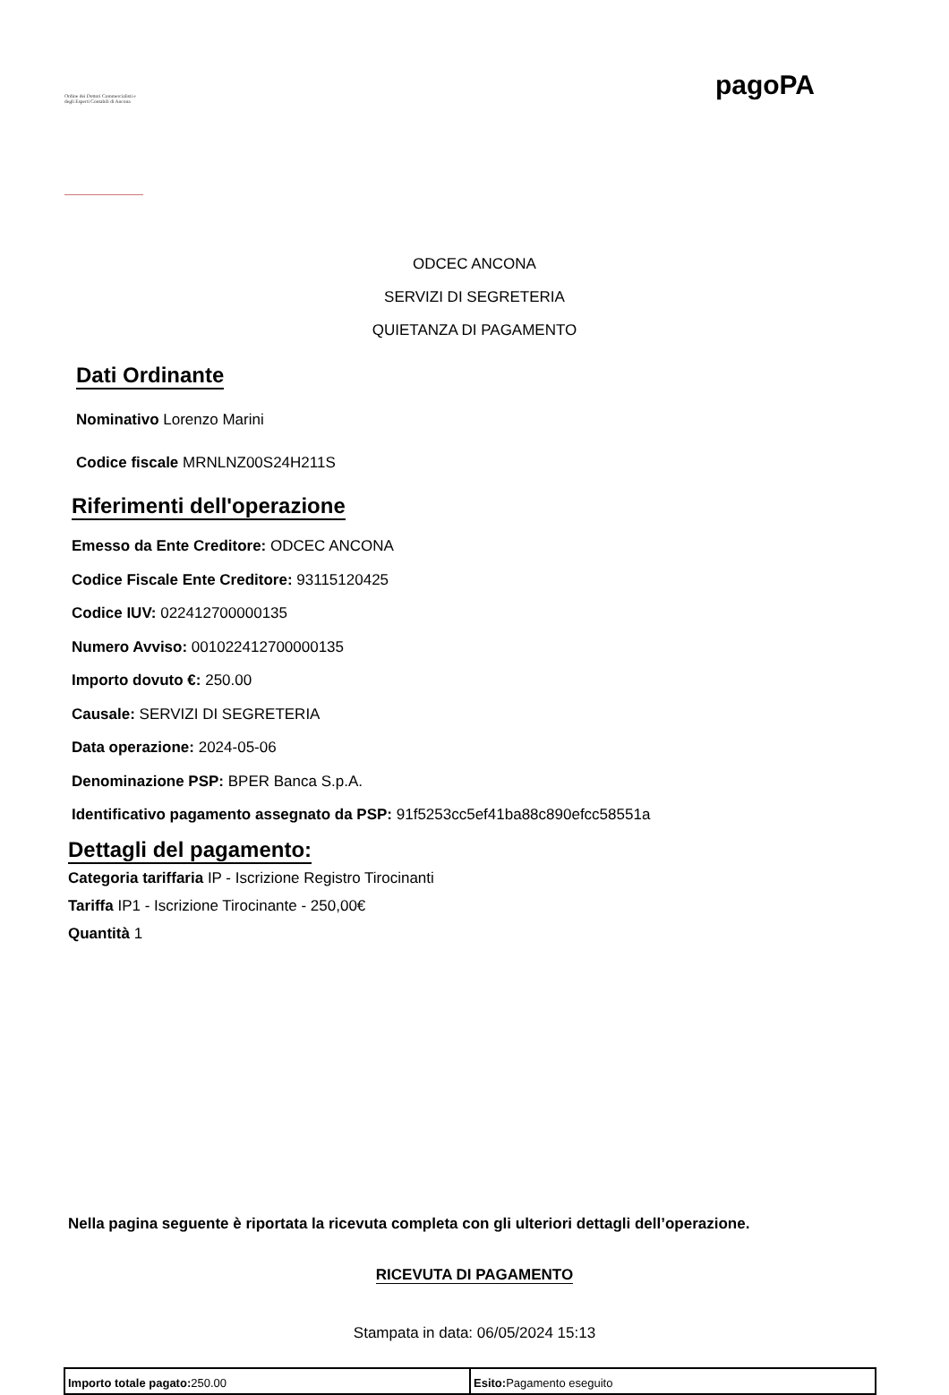Ordine dei Dottori Commercialisti e degli Esperti Contabili di Ancona
pagoPA
ODCEC ANCONA
SERVIZI DI SEGRETERIA
QUIETANZA DI PAGAMENTO
Dati Ordinante
Nominativo Lorenzo Marini
Codice fiscale MRNLNZ00S24H211S
Riferimenti dell'operazione
Emesso da Ente Creditore: ODCEC ANCONA
Codice Fiscale Ente Creditore: 93115120425
Codice IUV: 022412700000135
Numero Avviso: 001022412700000135
Importo dovuto €: 250.00
Causale: SERVIZI DI SEGRETERIA
Data operazione: 2024-05-06
Denominazione PSP: BPER Banca S.p.A.
Identificativo pagamento assegnato da PSP: 91f5253cc5ef41ba88c890efcc58551a
Dettagli del pagamento:
Categoria tariffaria IP - Iscrizione Registro Tirocinanti
Tariffa IP1 - Iscrizione Tirocinante - 250,00€
Quantità 1
Nella pagina seguente è riportata la ricevuta completa con gli ulteriori dettagli dell’operazione.
RICEVUTA DI PAGAMENTO
Stampata in data: 06/05/2024 15:13
| Importo totale pagato: 250.00 | Esito: Pagamento eseguito |